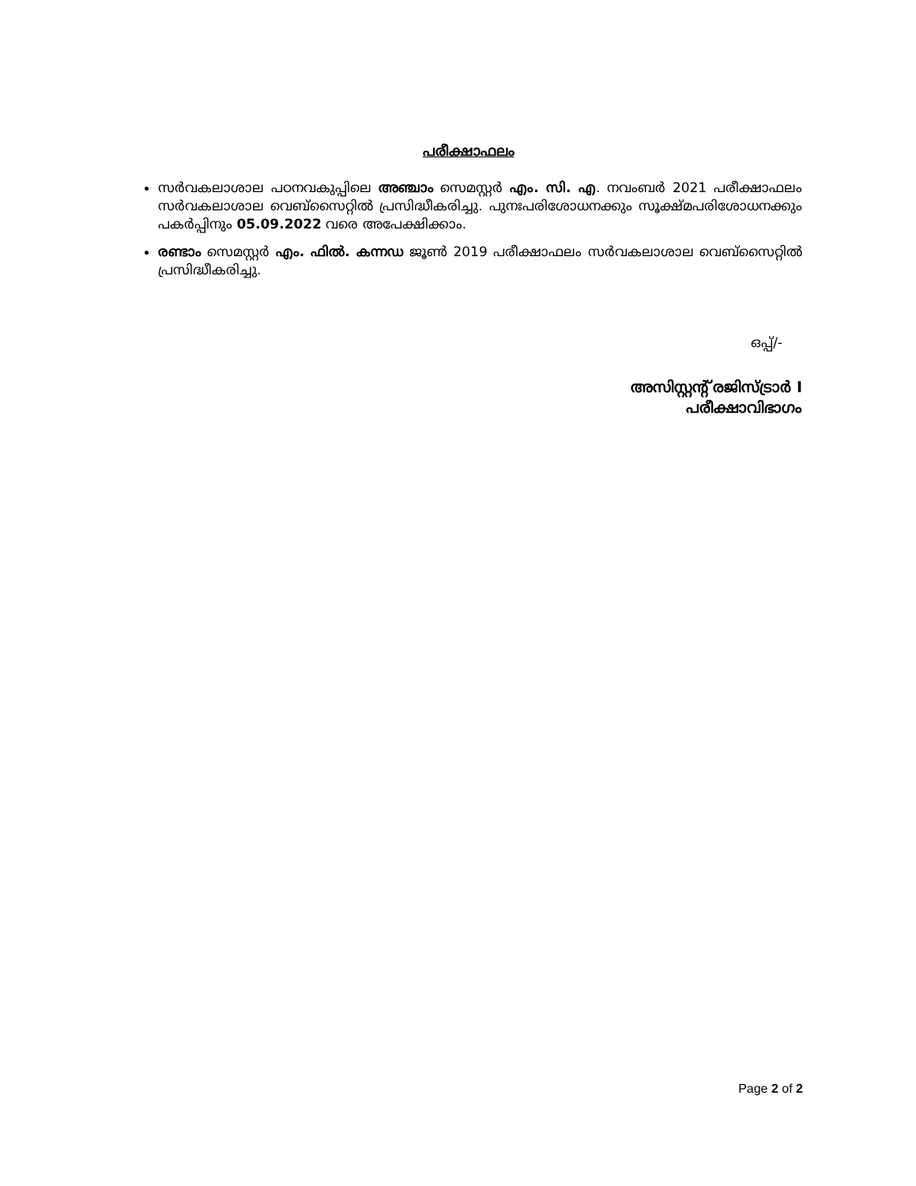പരീക്ഷാഫലം
സർവകലാശാല പഠനവകുപ്പിലെ അഞ്ചാം സെമസ്റ്റർ എം. സി. എ. നവംബർ 2021 പരീക്ഷാഫലം സർവകലാശാല വെബ്സൈറ്റിൽ പ്രസിദ്ധീകരിച്ചു. പുനഃപരിശോധനക്കും സൂക്ഷ്മപരിശോധനക്കും പകർപ്പിനും 05.09.2022 വരെ അപേക്ഷിക്കാം.
രണ്ടാം സെമസ്റ്റർ എം. ഫിൽ. കന്നഡ ജൂൺ 2019 പരീക്ഷാഫലം സർവകലാശാല വെബ്സൈറ്റിൽ പ്രസിദ്ധീകരിച്ചു.
ഒപ്പ്/-
അസിസ്റ്റന്റ് രജിസ്ട്രാർ I
പരീക്ഷാവിഭാഗം
Page 2 of 2